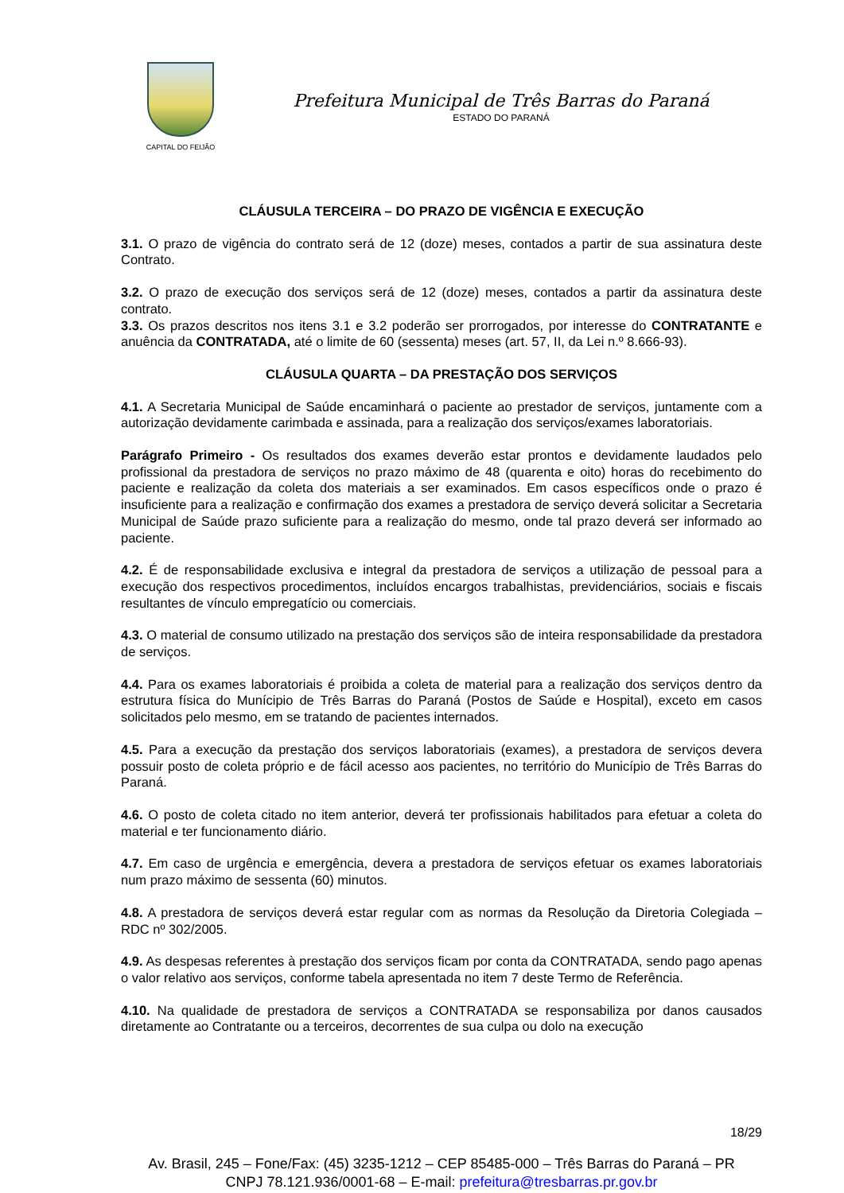CAPITAL DO FEIJÃO
Prefeitura Municipal de Três Barras do Paraná
ESTADO DO PARANÁ
CLÁUSULA TERCEIRA – DO PRAZO DE VIGÊNCIA E EXECUÇÃO
3.1. O prazo de vigência do contrato será de 12 (doze) meses, contados a partir de sua assinatura deste Contrato.
3.2. O prazo de execução dos serviços será de 12 (doze) meses, contados a partir da assinatura deste contrato.
3.3. Os prazos descritos nos itens 3.1 e 3.2 poderão ser prorrogados, por interesse do CONTRATANTE e anuência da CONTRATADA, até o limite de 60 (sessenta) meses (art. 57, II, da Lei n.º 8.666-93).
CLÁUSULA QUARTA – DA PRESTAÇÃO DOS SERVIÇOS
4.1. A Secretaria Municipal de Saúde encaminhará o paciente ao prestador de serviços, juntamente com a autorização devidamente carimbada e assinada, para a realização dos serviços/exames laboratoriais.
Parágrafo Primeiro - Os resultados dos exames deverão estar prontos e devidamente laudados pelo profissional da prestadora de serviços no prazo máximo de 48 (quarenta e oito) horas do recebimento do paciente e realização da coleta dos materiais a ser examinados. Em casos específicos onde o prazo é insuficiente para a realização e confirmação dos exames a prestadora de serviço deverá solicitar a Secretaria Municipal de Saúde prazo suficiente para a realização do mesmo, onde tal prazo deverá ser informado ao paciente.
4.2. É de responsabilidade exclusiva e integral da prestadora de serviços a utilização de pessoal para a execução dos respectivos procedimentos, incluídos encargos trabalhistas, previdenciários, sociais e fiscais resultantes de vínculo empregatício ou comerciais.
4.3. O material de consumo utilizado na prestação dos serviços são de inteira responsabilidade da prestadora de serviços.
4.4. Para os exames laboratoriais é proibida a coleta de material para a realização dos serviços dentro da estrutura física do Munícipio de Três Barras do Paraná (Postos de Saúde e Hospital), exceto em casos solicitados pelo mesmo, em se tratando de pacientes internados.
4.5. Para a execução da prestação dos serviços laboratoriais (exames), a prestadora de serviços devera possuir posto de coleta próprio e de fácil acesso aos pacientes, no território do Município de Três Barras do Paraná.
4.6. O posto de coleta citado no item anterior, deverá ter profissionais habilitados para efetuar a coleta do material e ter funcionamento diário.
4.7. Em caso de urgência e emergência, devera a prestadora de serviços efetuar os exames laboratoriais num prazo máximo de sessenta (60) minutos.
4.8. A prestadora de serviços deverá estar regular com as normas da Resolução da Diretoria Colegiada – RDC nº 302/2005.
4.9. As despesas referentes à prestação dos serviços ficam por conta da CONTRATADA, sendo pago apenas o valor relativo aos serviços, conforme tabela apresentada no item 7 deste Termo de Referência.
4.10. Na qualidade de prestadora de serviços a CONTRATADA se responsabiliza por danos causados diretamente ao Contratante ou a terceiros, decorrentes de sua culpa ou dolo na execução
18/29
Av. Brasil, 245 – Fone/Fax: (45) 3235-1212 – CEP 85485-000 – Três Barras do Paraná – PR
CNPJ 78.121.936/0001-68 – E-mail: prefeitura@tresbarras.pr.gov.br